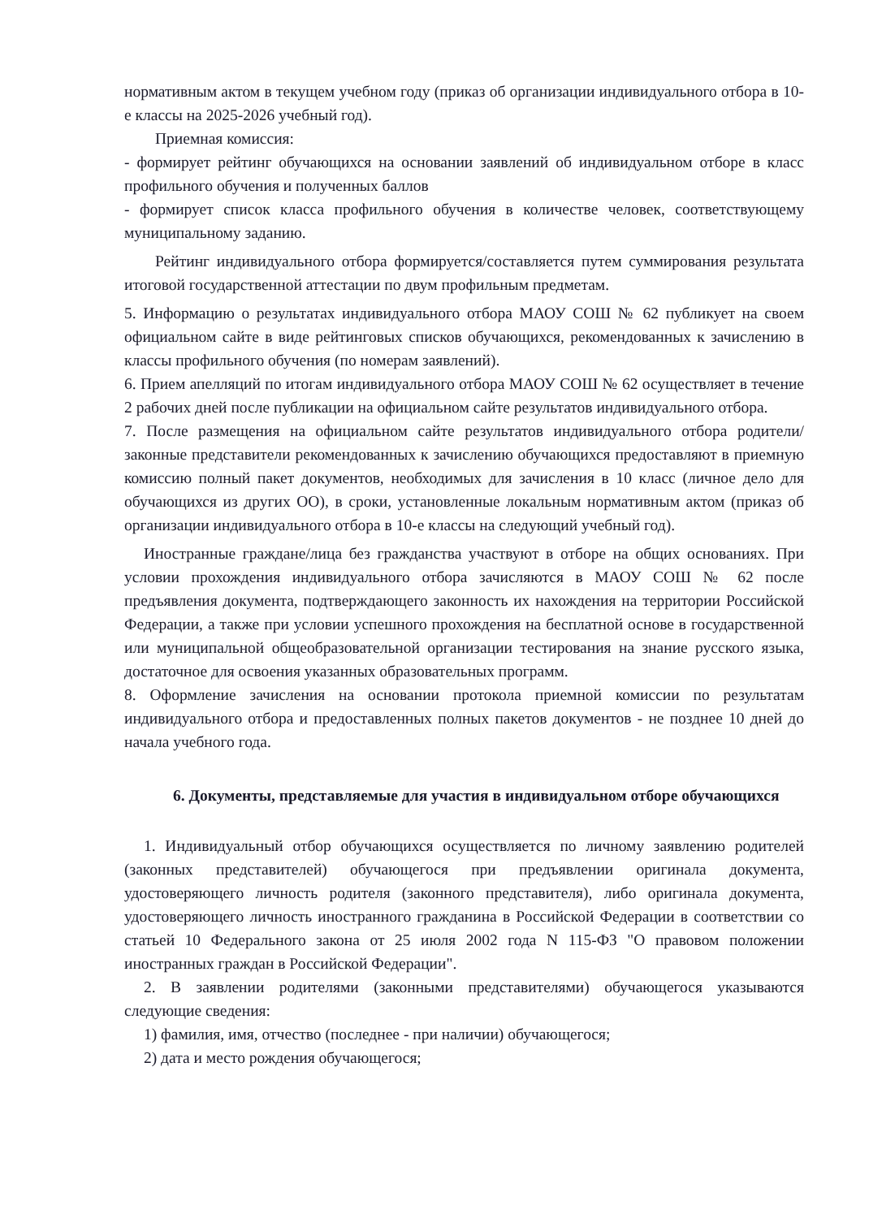нормативным актом в текущем учебном году (приказ об организации индивидуального отбора в 10-е классы на 2025-2026 учебный год).
Приемная комиссия:
- формирует рейтинг обучающихся на основании заявлений об индивидуальном отборе в класс профильного обучения и полученных баллов
- формирует список класса профильного обучения в количестве человек, соответствующему муниципальному заданию.
Рейтинг индивидуального отбора формируется/составляется путем суммирования результата итоговой государственной аттестации по двум профильным предметам.
5. Информацию о результатах индивидуального отбора МАОУ СОШ № 62 публикует на своем официальном сайте в виде рейтинговых списков обучающихся, рекомендованных к зачислению в классы профильного обучения (по номерам заявлений).
6. Прием апелляций по итогам индивидуального отбора МАОУ СОШ № 62 осуществляет в течение 2 рабочих дней после публикации на официальном сайте результатов индивидуального отбора.
7. После размещения на официальном сайте результатов индивидуального отбора родители/законные представители рекомендованных к зачислению обучающихся предоставляют в приемную комиссию полный пакет документов, необходимых для зачисления в 10 класс (личное дело для обучающихся из других ОО), в сроки, установленные локальным нормативным актом (приказ об организации индивидуального отбора в 10-е классы на следующий учебный год).
Иностранные граждане/лица без гражданства участвуют в отборе на общих основаниях. При условии прохождения индивидуального отбора зачисляются в МАОУ СОШ № 62 после предъявления документа, подтверждающего законность их нахождения на территории Российской Федерации, а также при условии успешного прохождения на бесплатной основе в государственной или муниципальной общеобразовательной организации тестирования на знание русского языка, достаточное для освоения указанных образовательных программ.
8. Оформление зачисления на основании протокола приемной комиссии по результатам индивидуального отбора и предоставленных полных пакетов документов - не позднее 10 дней до начала учебного года.
6. Документы, представляемые для участия в индивидуальном отборе обучающихся
1. Индивидуальный отбор обучающихся осуществляется по личному заявлению родителей (законных представителей) обучающегося при предъявлении оригинала документа, удостоверяющего личность родителя (законного представителя), либо оригинала документа, удостоверяющего личность иностранного гражданина в Российской Федерации в соответствии со статьей 10 Федерального закона от 25 июля 2002 года N 115-ФЗ "О правовом положении иностранных граждан в Российской Федерации".
2. В заявлении родителями (законными представителями) обучающегося указываются следующие сведения:
1) фамилия, имя, отчество (последнее - при наличии) обучающегося;
2) дата и место рождения обучающегося;